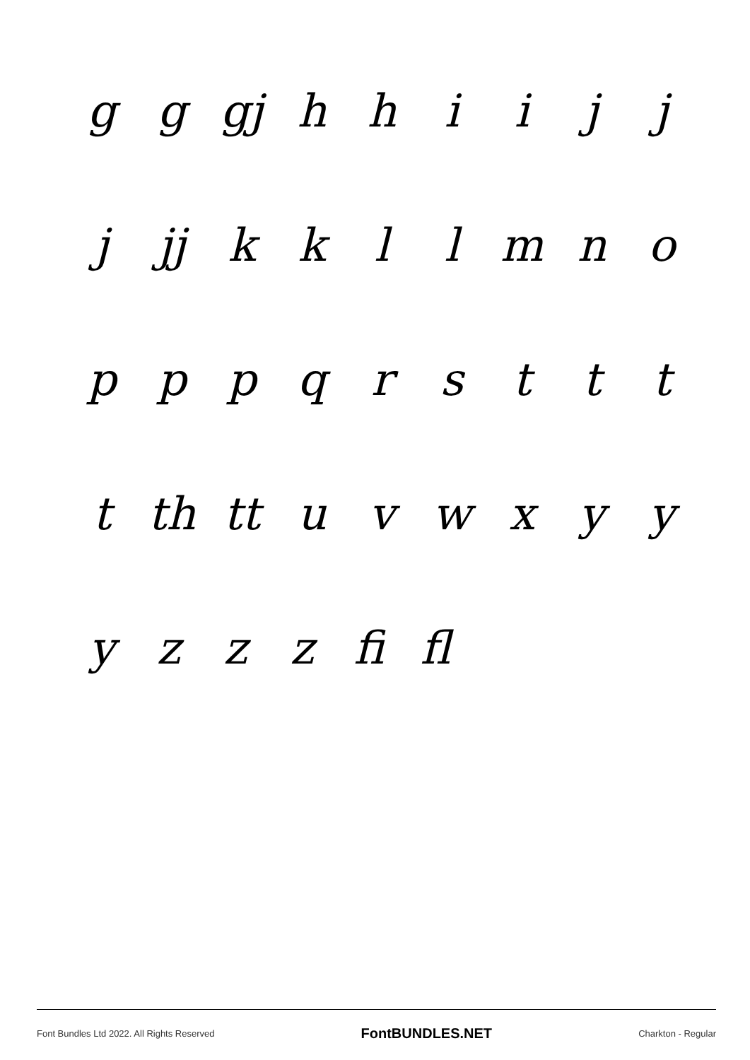gg gj hhiijj
j jj kkllmno
pppqrsttt
t th tt uvwxyy
yzzz fi fl
Font Bundles Ltd 2022. All Rights Reserved FontBUNDLES.NET Charkton - Regular